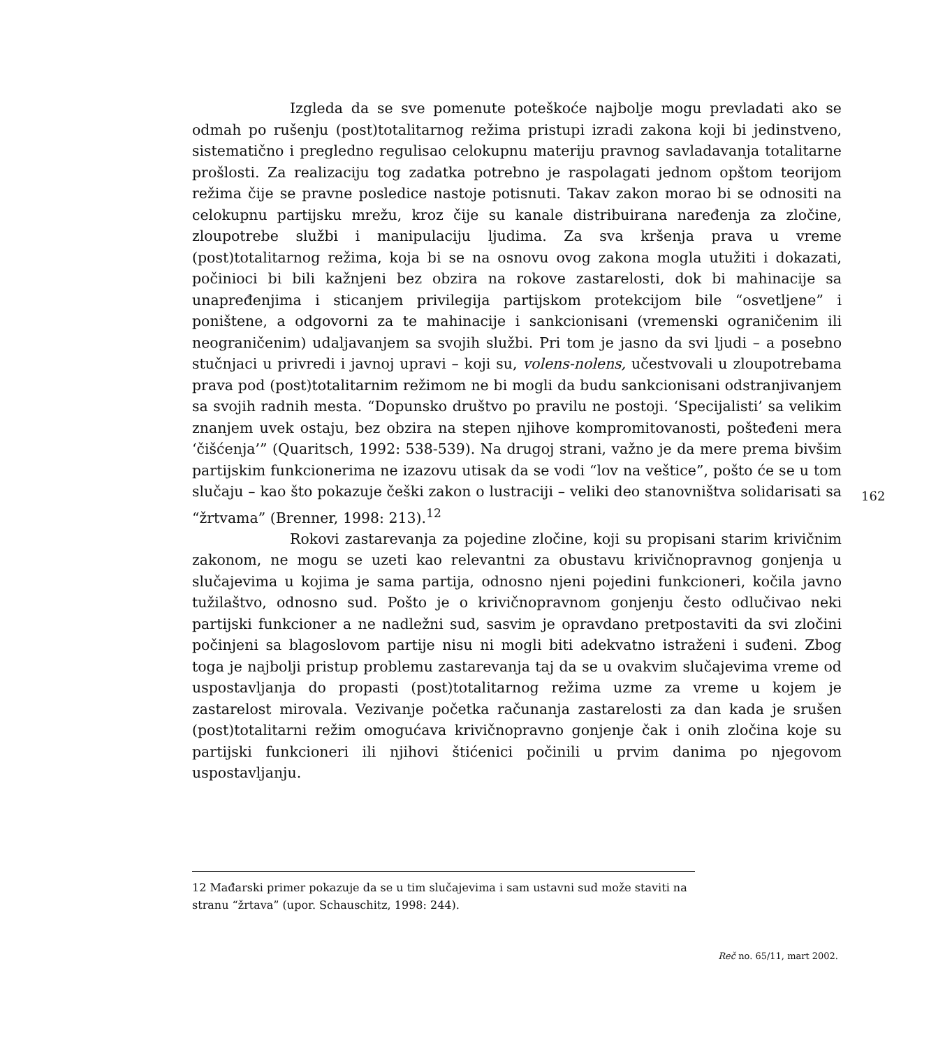Izgleda da se sve pomenute poteškoće najbolje mogu prevladati ako se odmah po rušenju (post)totalitarnog režima pristupi izradi zakona koji bi jedinstveno, sistematično i pregledno regulisao celokupnu materiju pravnog savladavanja totalitarne prošlosti. Za realizaciju tog zadatka potrebno je raspolagati jednom opštom teorijom režima čije se pravne posledice nastoje potisnuti. Takav zakon morao bi se odnositi na celokupnu partijsku mrežu, kroz čije su kanale distribuirana naređenja za zločine, zloupotrebe službi i manipulaciju ljudima. Za sva kršenja prava u vreme (post)totalitarnog režima, koja bi se na osnovu ovog zakona mogla utužiti i dokazati, počinioci bi bili kažnjeni bez obzira na rokove zastarelosti, dok bi mahinacije sa unapređenjima i sticanjem privilegija partijskom protekcijom bile “osvetljene” i poništene, a odgovorni za te mahinacije i sankcionisani (vremenski ograničenim ili neograničenim) udaljavanjem sa svojih službi. Pri tom je jasno da svi ljudi – a posebno stučnjaci u privredi i javnoj upravi – koji su, volens-nolens, učestvovali u zloupotrebama prava pod (post)totalitarnim režimom ne bi mogli da budu sankcionisani odstranjivanjem sa svojih radnih mesta. “Dopunsko društvo po pravilu ne postoji. ‘Specijalisti’ sa velikim znanjem uvek ostaju, bez obzira na stepen njihove kompromitovanosti, pošteđeni mera ‘čišćenja’” (Quaritsch, 1992: 538-539). Na drugoj strani, važno je da mere prema bivšim partijskim funkcionerima ne izazovu utisak da se vodi “lov na veštice”, pošto će se u tom slučaju – kao što pokazuje češki zakon o lustraciji – veliki deo stanovništva solidarisati sa “žrtvama” (Brenner, 1998: 213).<sup>12</sup>
Rokovi zastarevanja za pojedine zločine, koji su propisani starim krivičnim zakonom, ne mogu se uzeti kao relevantni za obustavu krivičnopravnog gonjenja u slučajevima u kojima je sama partija, odnosno njeni pojedini funkcioneri, kočila javno tužilaštvo, odnosno sud. Pošto je o krivičnopravnom gonjenju često odlučivao neki partijski funkcioner a ne nadležni sud, sasvim je opravdano pretpostaviti da svi zločini počinjeni sa blagoslovom partije nisu ni mogli biti adekvatno istraženi i suđeni. Zbog toga je najbolji pristup problemu zastarevanja taj da se u ovakvim slučajevima vreme od uspostavljanja do propasti (post)totalitarnog režima uzme za vreme u kojem je zastarelost mirovala. Vezivanje početka računanja zastarelosti za dan kada je srušen (post)totalitarni režim omogućava krivičnopravno gonjenje čak i onih zločina koje su partijski funkcioneri ili njihovi štićenici počinili u prvim danima po njegovom uspostavljanju.
162
12 Mađarski primer pokazuje da se u tim slučajevima i sam ustavni sud može staviti na stranu “žrtava” (upor. Schauschitz, 1998: 244).
Reč no. 65/11, mart 2002.